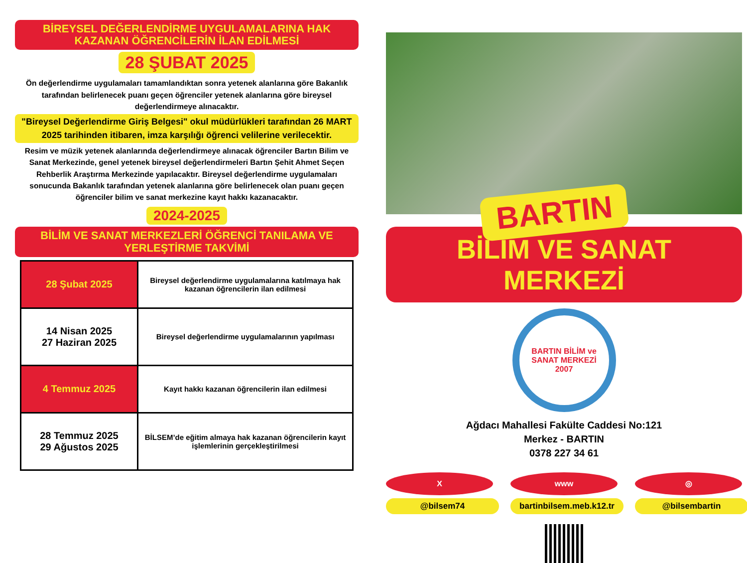BİREYSEL DEĞERLENDİRME UYGULAMALARINA HAK KAZANAN ÖĞRENCİLERİN İLAN EDİLMESİ
28 ŞUBAT 2025
Ön değerlendirme uygulamaları tamamlandıktan sonra yetenek alanlarına göre Bakanlık tarafından belirlenecek puanı geçen öğrenciler yetenek alanlarına göre bireysel değerlendirmeye alınacaktır.
"Bireysel Değerlendirme Giriş Belgesi" okul müdürlükleri tarafından 26 MART 2025 tarihinden itibaren, imza karşılığı öğrenci velilerine verilecektir.
Resim ve müzik yetenek alanlarında değerlendirmeye alınacak öğrenciler Bartın Bilim ve Sanat Merkezinde, genel yetenek bireysel değerlendirmeleri Bartın Şehit Ahmet Seçen Rehberlik Araştırma Merkezinde yapılacaktır. Bireysel değerlendirme uygulamaları sonucunda Bakanlık tarafından yetenek alanlarına göre belirlenecek olan puanı geçen öğrenciler bilim ve sanat merkezine kayıt hakkı kazanacaktır.
2024-2025
BİLİM VE SANAT MERKEZLERİ ÖĞRENCİ TANILAMA VE YERLEŞTİRME TAKVİMİ
| 28 Şubat 2025 | Bireysel değerlendirme uygulamalarına katılmaya hak kazanan öğrencilerin ilan edilmesi |
| 14 Nisan 2025 27 Haziran 2025 | Bireysel değerlendirme uygulamalarının yapılması |
| 4 Temmuz 2025 | Kayıt hakkı kazanan öğrencilerin ilan edilmesi |
| 28 Temmuz 2025 29 Ağustos 2025 | BİLSEM’de eğitim almaya hak kazanan öğrencilerin kayıt işlemlerinin gerçekleştirilmesi |
BARTIN
BİLİM VE SANAT MERKEZİ
BARTIN BİLİM ve SANAT MERKEZİ
2007
Ağdacı Mahallesi Fakülte Caddesi No:121
Merkez - BARTIN
0378 227 34 61
X
@bilsem74
www
bartinbilsem.meb.k12.tr
◎
@bilsembartin